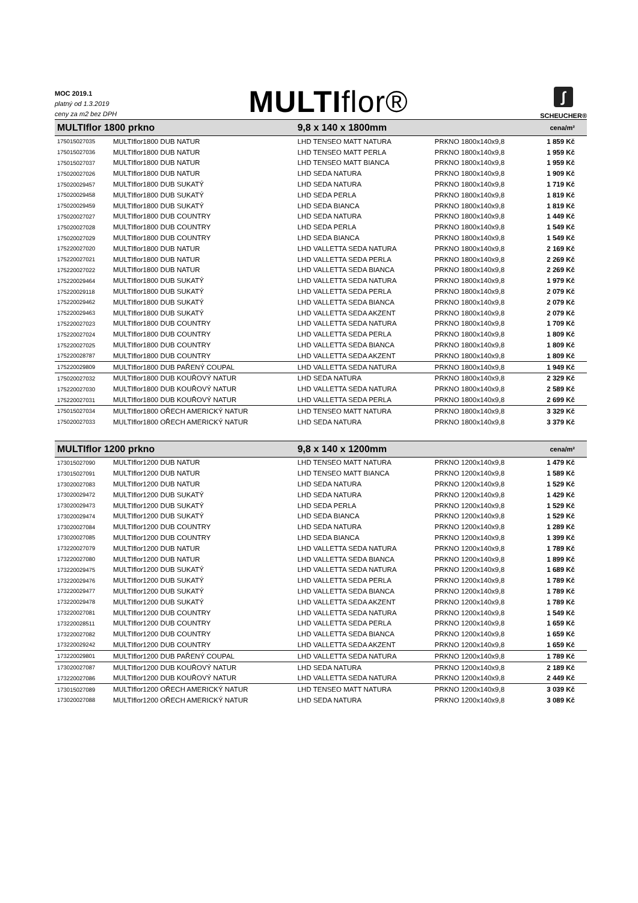MOC 2019.1
platný od 1.3.2019
ceny za m2 bez DPH
MULTIflor®
∫
SCHEUCHER®
| MULTIflor 1800 prkno | | 9,8 x 140 x 1800mm | | cena/m² |
| --- | --- | --- | --- | --- |
| 175015027035 | MULTIflor1800 DUB NATUR | LHD TENSEO MATT NATURA | PRKNO 1800x140x9,8 | 1 859 Kč |
| 175015027036 | MULTIflor1800 DUB NATUR | LHD TENSEO MATT PERLA | PRKNO 1800x140x9,8 | 1 959 Kč |
| 175015027037 | MULTIflor1800 DUB NATUR | LHD TENSEO MATT BIANCA | PRKNO 1800x140x9,8 | 1 959 Kč |
| 175020027026 | MULTIflor1800 DUB NATUR | LHD SEDA NATURA | PRKNO 1800x140x9,8 | 1 909 Kč |
| 175020029457 | MULTIflor1800 DUB SUKATÝ | LHD SEDA NATURA | PRKNO 1800x140x9,8 | 1 719 Kč |
| 175020029458 | MULTIflor1800 DUB SUKATÝ | LHD SEDA PERLA | PRKNO 1800x140x9,8 | 1 819 Kč |
| 175020029459 | MULTIflor1800 DUB SUKATÝ | LHD SEDA BIANCA | PRKNO 1800x140x9,8 | 1 819 Kč |
| 175020027027 | MULTIflor1800 DUB COUNTRY | LHD SEDA NATURA | PRKNO 1800x140x9,8 | 1 449 Kč |
| 175020027028 | MULTIflor1800 DUB COUNTRY | LHD SEDA PERLA | PRKNO 1800x140x9,8 | 1 549 Kč |
| 175020027029 | MULTIflor1800 DUB COUNTRY | LHD SEDA BIANCA | PRKNO 1800x140x9,8 | 1 549 Kč |
| 175220027020 | MULTIflor1800 DUB NATUR | LHD VALLETTA SEDA NATURA | PRKNO 1800x140x9,8 | 2 169 Kč |
| 175220027021 | MULTIflor1800 DUB NATUR | LHD VALLETTA SEDA PERLA | PRKNO 1800x140x9,8 | 2 269 Kč |
| 175220027022 | MULTIflor1800 DUB NATUR | LHD VALLETTA SEDA BIANCA | PRKNO 1800x140x9,8 | 2 269 Kč |
| 175220029464 | MULTIflor1800 DUB SUKATÝ | LHD VALLETTA SEDA NATURA | PRKNO 1800x140x9,8 | 1 979 Kč |
| 175220029118 | MULTIflor1800 DUB SUKATÝ | LHD VALLETTA SEDA PERLA | PRKNO 1800x140x9,8 | 2 079 Kč |
| 175220029462 | MULTIflor1800 DUB SUKATÝ | LHD VALLETTA SEDA BIANCA | PRKNO 1800x140x9,8 | 2 079 Kč |
| 175220029463 | MULTIflor1800 DUB SUKATÝ | LHD VALLETTA SEDA AKZENT | PRKNO 1800x140x9,8 | 2 079 Kč |
| 175220027023 | MULTIflor1800 DUB COUNTRY | LHD VALLETTA SEDA NATURA | PRKNO 1800x140x9,8 | 1 709 Kč |
| 175220027024 | MULTIflor1800 DUB COUNTRY | LHD VALLETTA SEDA PERLA | PRKNO 1800x140x9,8 | 1 809 Kč |
| 175220027025 | MULTIflor1800 DUB COUNTRY | LHD VALLETTA SEDA BIANCA | PRKNO 1800x140x9,8 | 1 809 Kč |
| 175220028787 | MULTIflor1800 DUB COUNTRY | LHD VALLETTA SEDA AKZENT | PRKNO 1800x140x9,8 | 1 809 Kč |
| 175220029809 | MULTIflor1800 DUB PAŘENÝ COUPAL | LHD VALLETTA SEDA NATURA | PRKNO 1800x140x9,8 | 1 949 Kč |
| 175020027032 | MULTIflor1800 DUB KOUŘOVÝ NATUR | LHD SEDA NATURA | PRKNO 1800x140x9,8 | 2 329 Kč |
| 175220027030 | MULTIflor1800 DUB KOUŘOVÝ NATUR | LHD VALLETTA SEDA NATURA | PRKNO 1800x140x9,8 | 2 589 Kč |
| 175220027031 | MULTIflor1800 DUB KOUŘOVÝ NATUR | LHD VALLETTA SEDA PERLA | PRKNO 1800x140x9,8 | 2 699 Kč |
| 175015027034 | MULTIflor1800 OŘECH AMERICKÝ NATUR | LHD TENSEO MATT NATURA | PRKNO 1800x140x9,8 | 3 329 Kč |
| 175020027033 | MULTIflor1800 OŘECH AMERICKÝ NATUR | LHD SEDA NATURA | PRKNO 1800x140x9,8 | 3 379 Kč |
| MULTIflor 1200 prkno | | 9,8 x 140 x 1200mm | | cena/m² |
| --- | --- | --- | --- | --- |
| 173015027090 | MULTIflor1200 DUB NATUR | LHD TENSEO MATT NATURA | PRKNO 1200x140x9,8 | 1 479 Kč |
| 173015027091 | MULTIflor1200 DUB NATUR | LHD TENSEO MATT BIANCA | PRKNO 1200x140x9,8 | 1 589 Kč |
| 173020027083 | MULTIflor1200 DUB NATUR | LHD SEDA NATURA | PRKNO 1200x140x9,8 | 1 529 Kč |
| 173020029472 | MULTIflor1200 DUB SUKATÝ | LHD SEDA NATURA | PRKNO 1200x140x9,8 | 1 429 Kč |
| 173020029473 | MULTIflor1200 DUB SUKATÝ | LHD SEDA PERLA | PRKNO 1200x140x9,8 | 1 529 Kč |
| 173020029474 | MULTIflor1200 DUB SUKATÝ | LHD SEDA BIANCA | PRKNO 1200x140x9,8 | 1 529 Kč |
| 173020027084 | MULTIflor1200 DUB COUNTRY | LHD SEDA NATURA | PRKNO 1200x140x9,8 | 1 289 Kč |
| 173020027085 | MULTIflor1200 DUB COUNTRY | LHD SEDA BIANCA | PRKNO 1200x140x9,8 | 1 399 Kč |
| 173220027079 | MULTIflor1200 DUB NATUR | LHD VALLETTA SEDA NATURA | PRKNO 1200x140x9,8 | 1 789 Kč |
| 173220027080 | MULTIflor1200 DUB NATUR | LHD VALLETTA SEDA BIANCA | PRKNO 1200x140x9,8 | 1 899 Kč |
| 173220029475 | MULTIflor1200 DUB SUKATÝ | LHD VALLETTA SEDA NATURA | PRKNO 1200x140x9,8 | 1 689 Kč |
| 173220029476 | MULTIflor1200 DUB SUKATÝ | LHD VALLETTA SEDA PERLA | PRKNO 1200x140x9,8 | 1 789 Kč |
| 173220029477 | MULTIflor1200 DUB SUKATÝ | LHD VALLETTA SEDA BIANCA | PRKNO 1200x140x9,8 | 1 789 Kč |
| 173220029478 | MULTIflor1200 DUB SUKATÝ | LHD VALLETTA SEDA AKZENT | PRKNO 1200x140x9,8 | 1 789 Kč |
| 173220027081 | MULTIflor1200 DUB COUNTRY | LHD VALLETTA SEDA NATURA | PRKNO 1200x140x9,8 | 1 549 Kč |
| 173220028511 | MULTIflor1200 DUB COUNTRY | LHD VALLETTA SEDA PERLA | PRKNO 1200x140x9,8 | 1 659 Kč |
| 173220027082 | MULTIflor1200 DUB COUNTRY | LHD VALLETTA SEDA BIANCA | PRKNO 1200x140x9,8 | 1 659 Kč |
| 173220029242 | MULTIflor1200 DUB COUNTRY | LHD VALLETTA SEDA AKZENT | PRKNO 1200x140x9,8 | 1 659 Kč |
| 173220029801 | MULTIflor1200 DUB PAŘENÝ COUPAL | LHD VALLETTA SEDA NATURA | PRKNO 1200x140x9,8 | 1 789 Kč |
| 173020027087 | MULTIflor1200 DUB KOUŘOVÝ NATUR | LHD SEDA NATURA | PRKNO 1200x140x9,8 | 2 189 Kč |
| 173220027086 | MULTIflor1200 DUB KOUŘOVÝ NATUR | LHD VALLETTA SEDA NATURA | PRKNO 1200x140x9,8 | 2 449 Kč |
| 173015027089 | MULTIflor1200 OŘECH AMERICKÝ NATUR | LHD TENSEO MATT NATURA | PRKNO 1200x140x9,8 | 3 039 Kč |
| 173020027088 | MULTIflor1200 OŘECH AMERICKÝ NATUR | LHD SEDA NATURA | PRKNO 1200x140x9,8 | 3 089 Kč |